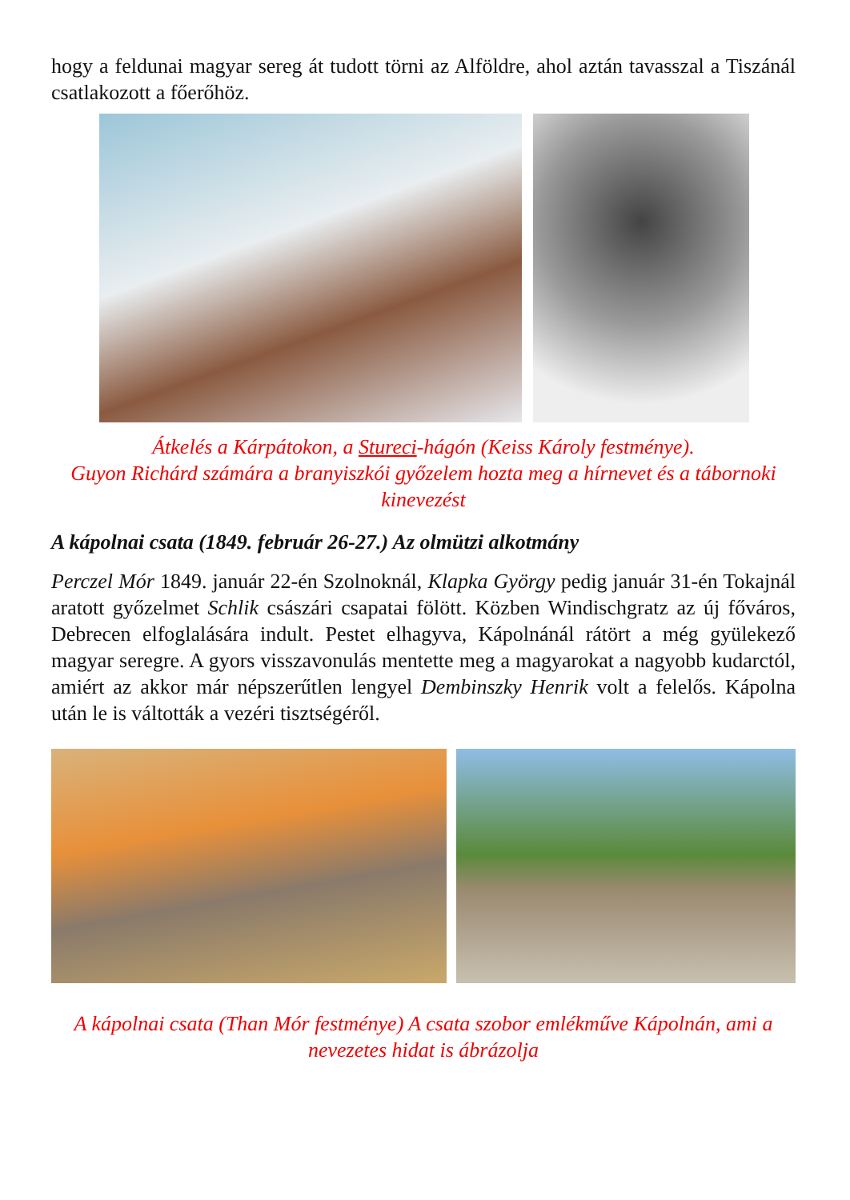hogy a feldunai magyar sereg át tudott törni az Alföldre, ahol aztán tavasszal a Tiszánál csatlakozott a főerőhöz.
Átkelés a Kárpátokon, a Stureci-hágón (Keiss Károly festménye).
Guyon Richárd számára a branyiszkói győzelem hozta meg a hírnevet és a tábornoki kinevezést
A kápolnai csata (1849. február 26-27.) Az olmützi alkotmány
Perczel Mór 1849. január 22-én Szolnoknál, Klapka György pedig január 31-én Tokajnál aratott győzelmet Schlik császári csapatai fölött. Közben Windischgratz az új főváros, Debrecen elfoglalására indult. Pestet elhagyva, Kápolnánál rátört a még gyülekező magyar seregre. A gyors visszavonulás mentette meg a magyarokat a nagyobb kudarctól, amiért az akkor már népszerűtlen lengyel Dembinszky Henrik volt a felelős. Kápolna után le is váltották a vezéri tisztségéről.
A kápolnai csata (Than Mór festménye) A csata szobor emlékműve Kápolnán, ami a nevezetes hidat is ábrázolja